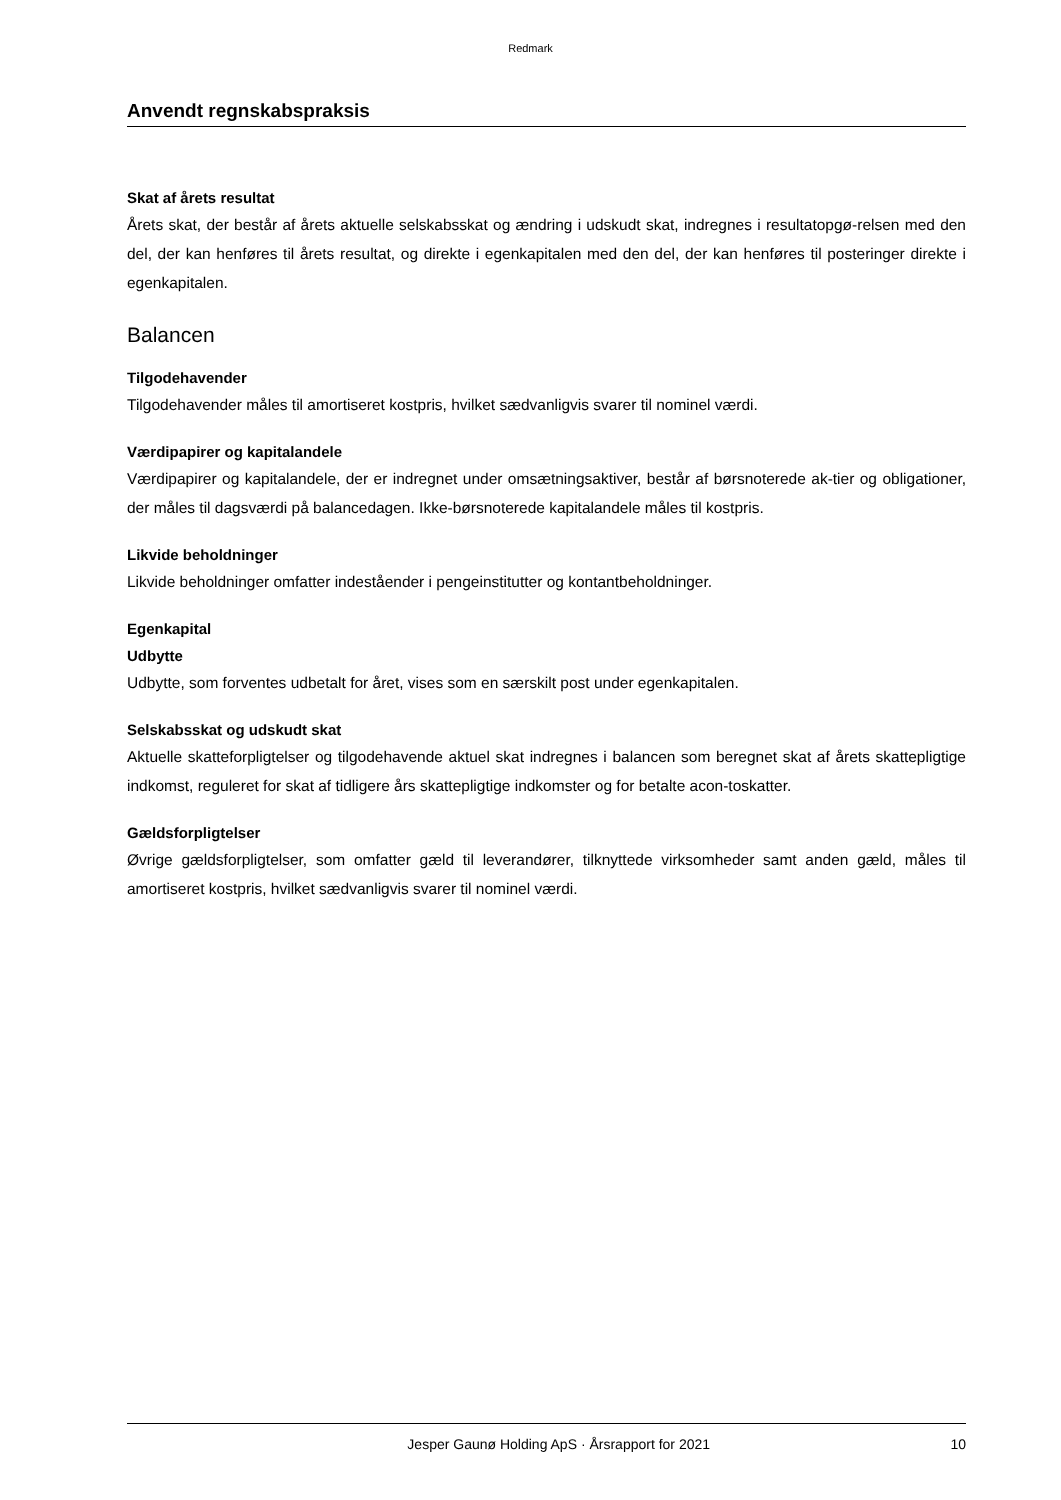Redmark
Anvendt regnskabspraksis
Skat af årets resultat
Årets skat, der består af årets aktuelle selskabsskat og ændring i udskudt skat, indregnes i resultatopgø-relsen med den del, der kan henføres til årets resultat, og direkte i egenkapitalen med den del, der kan henføres til posteringer direkte i egenkapitalen.
Balancen
Tilgodehavender
Tilgodehavender måles til amortiseret kostpris, hvilket sædvanligvis svarer til nominel værdi.
Værdipapirer og kapitalandele
Værdipapirer og kapitalandele, der er indregnet under omsætningsaktiver, består af børsnoterede ak-tier og obligationer, der måles til dagsværdi på balancedagen. Ikke-børsnoterede kapitalandele måles til kostpris.
Likvide beholdninger
Likvide beholdninger omfatter indeståender i pengeinstitutter og kontantbeholdninger.
Egenkapital
Udbytte
Udbytte, som forventes udbetalt for året, vises som en særskilt post under egenkapitalen.
Selskabsskat og udskudt skat
Aktuelle skatteforpligtelser og tilgodehavende aktuel skat indregnes i balancen som beregnet skat af årets skattepligtige indkomst, reguleret for skat af tidligere års skattepligtige indkomster og for betalte acon-toskatter.
Gældsforpligtelser
Øvrige gældsforpligtelser, som omfatter gæld til leverandører, tilknyttede virksomheder samt anden gæld, måles til amortiseret kostpris, hvilket sædvanligvis svarer til nominel værdi.
Jesper Gaunø Holding ApS · Årsrapport for 2021 10